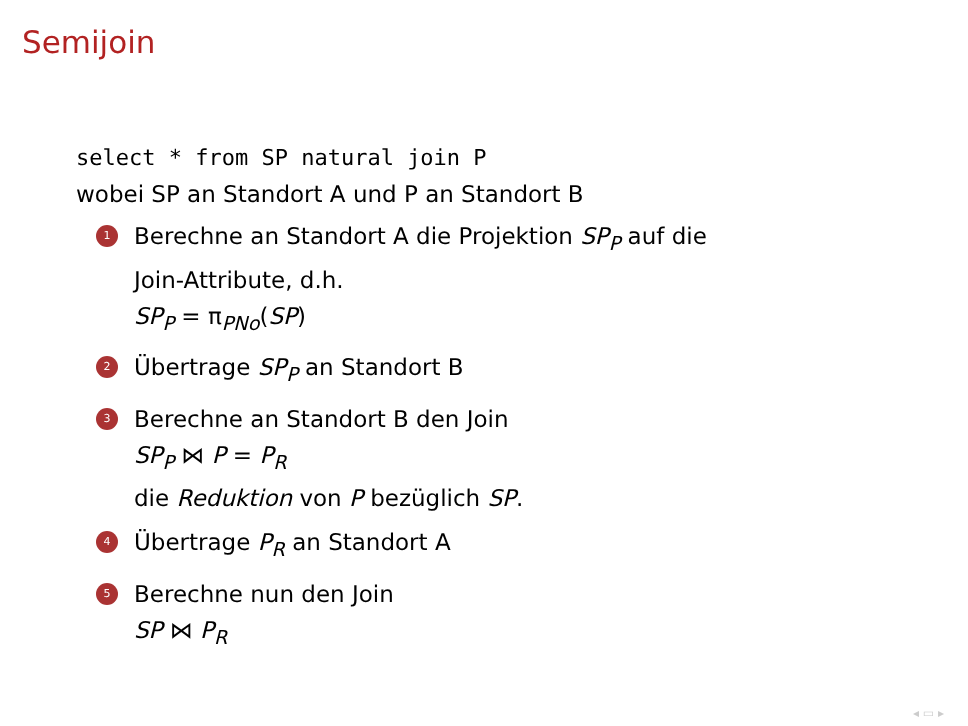Semijoin
select * from SP natural join P
wobei SP an Standort A und P an Standort B
1
Berechne an Standort A die Projektion SP<sub>P</sub> auf die
Join-Attribute, d.h.
SP<sub>P</sub> = π<sub>PNo</sub>(SP)
2
Übertrage SP<sub>P</sub> an Standort B
3
Berechne an Standort B den Join
SP<sub>P</sub> ⋈ P = P<sub>R</sub>
die Reduktion von P bezüglich SP.
4
Übertrage P<sub>R</sub> an Standort A
5
Berechne nun den Join
SP ⋈ P<sub>R</sub>
◂ ▭ ▸